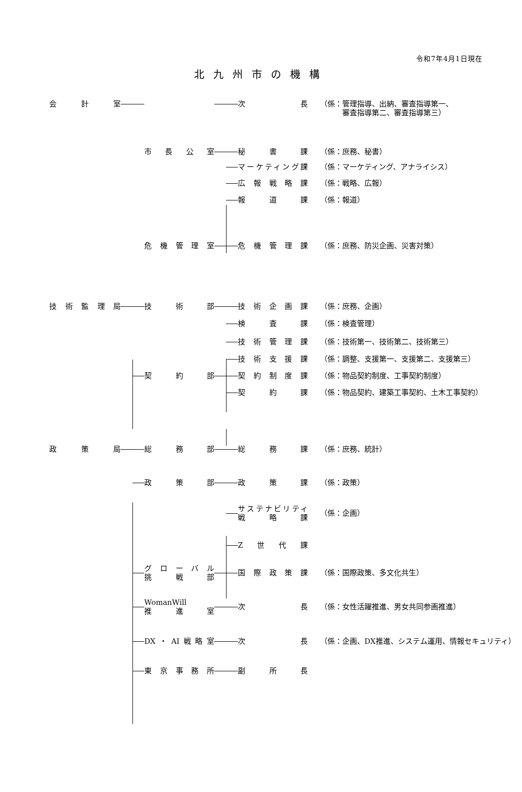令和7年4月1日現在
北九州市の機構
会　計　室 次　長 （係：管理指導、出納、審査指導第一、
　　　審査指導第二、審査指導第三）
市長公室 秘　書　課 （係：庶務、秘書）
マーケティング課 （係：マーケティング、アナライシス）
広報戦略課 （係：戦略、広報）
報　道　課 （係：報道）
危機管理室 危機管理課 （係：庶務、防災企画、災害対策）
技術監理局 技　術　部 技術企画課 （係：庶務、企画）
検　査　課 （係：検査管理）
技術管理課 （係：技術第一、技術第二、技術第三）
技術支援課 （係：調整、支援第一、支援第二、支援第三）
契　約　部 契約制度課 （係：物品契約制度、工事契約制度）
契　約　課 （係：物品契約、建築工事契約、土木工事契約）
政　策　局 総　務　部 総　務　課 （係：庶務、統計）
政　策　部 政　策　課 （係：政策）
サステナビリティ
戦　略　課 （係：企画）
Z　世　代　課
グローバル
挑　戦　部 国際政策課 （係：国際政策、多文化共生）
WomanWill
推　進　室 次　長 （係：女性活躍推進、男女共同参画推進）
DX・AI戦略室 次　長 （係：企画、DX推進、システム運用、情報セキュリティ）
東京事務所 副　所　長